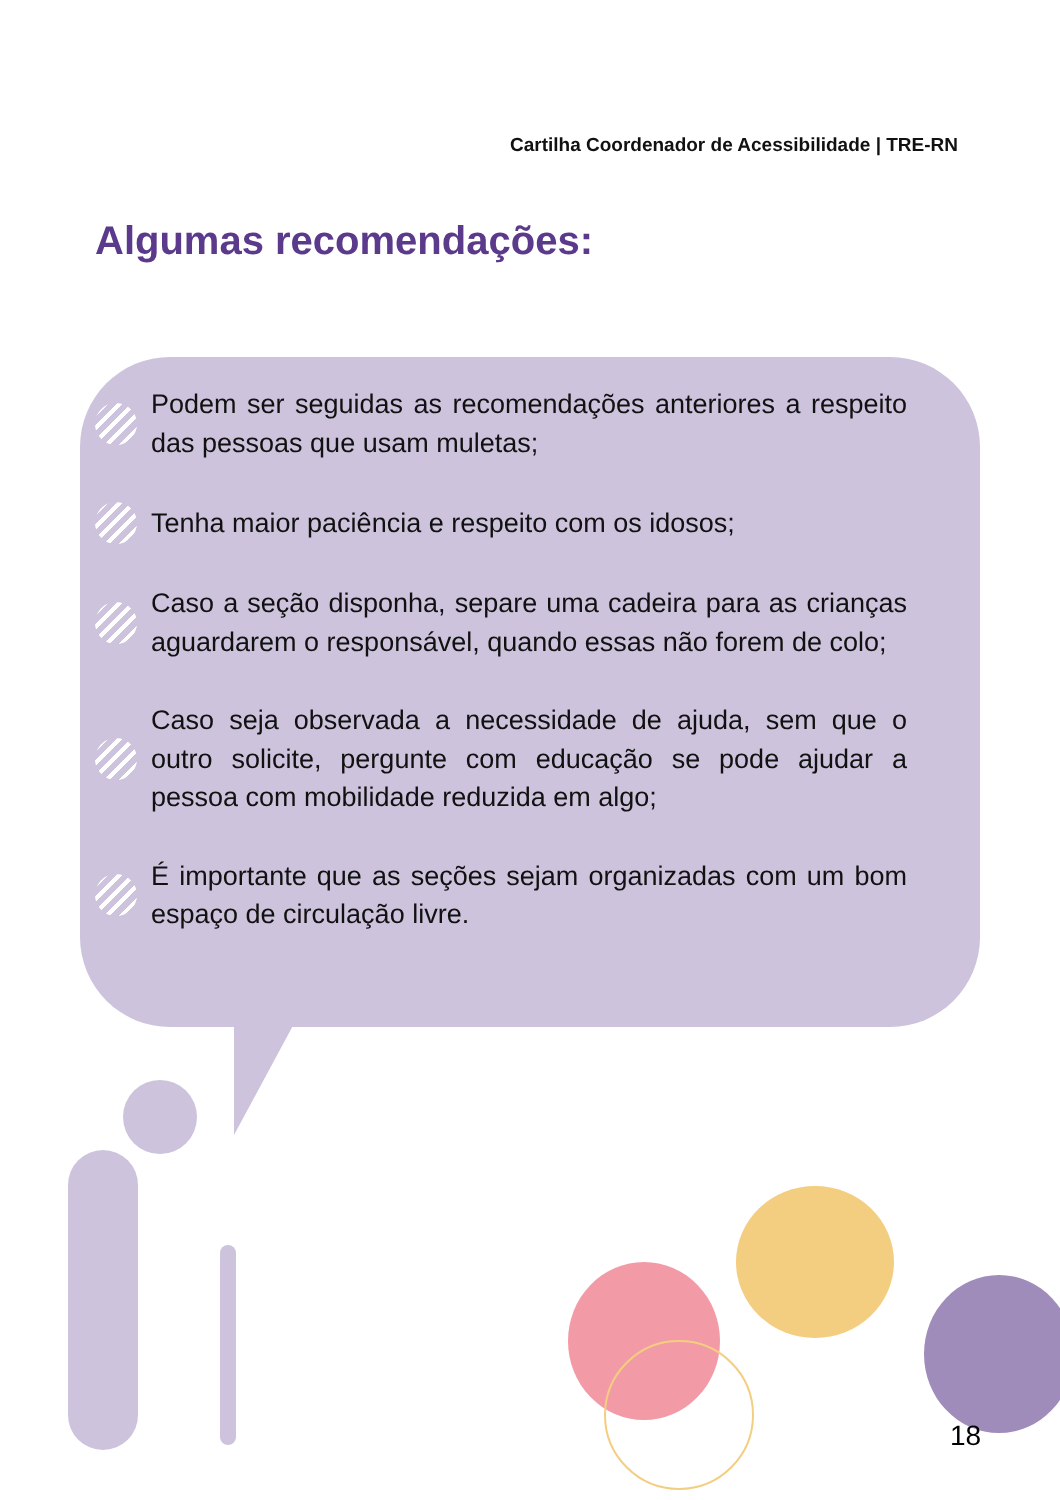Cartilha Coordenador de Acessibilidade | TRE-RN
Algumas recomendações:
Podem ser seguidas as recomendações anteriores a respeito das pessoas que usam muletas;
Tenha maior paciência e respeito com os idosos;
Caso a seção disponha, separe uma cadeira para as crianças aguardarem o responsável, quando essas não forem de colo;
Caso seja observada a necessidade de ajuda, sem que o outro solicite, pergunte com educação se pode ajudar a pessoa com mobilidade reduzida em algo;
É importante que as seções sejam organizadas com um bom espaço de circulação livre.
18